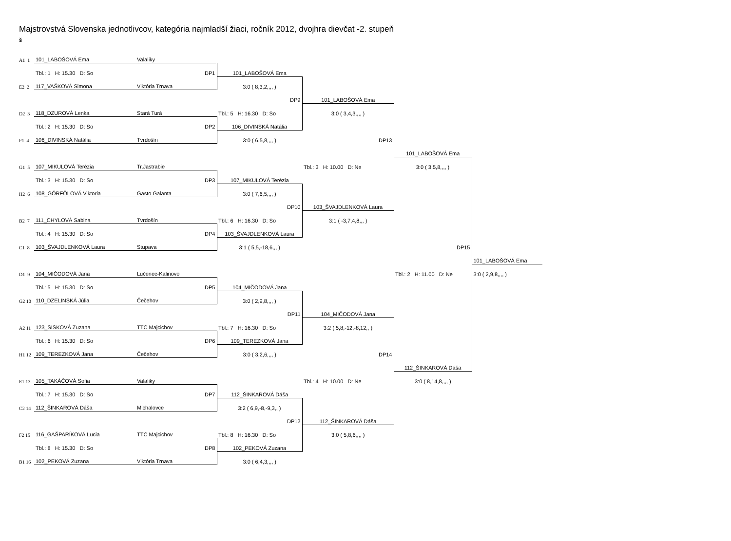Majstrovstvá Slovenska jednotlivcov, kategória najmladší žiaci, ročník 2012, dvojhra dievčat -2. stupeň
š
| A1 1 | 101_LABOŠOVÁ Ema | Valaliky | | | | |
| | Tbl.: 1 H: 15.30 D: So | DP1 | 101_LABOŠOVÁ Ema | | | |
| E2 2 | 117_VAŠKOVÁ Simona | Viktória Trnava | 3:0 ( 8,3,2,,,, ) | | | |
| | | | DP9 | 101_LABOŠOVÁ Ema | | |
| D2 3 | 118_DZUROVÁ Lenka | Stará Turá | Tbl.: 5 H: 16.30 D: So | 3:0 ( 3,4,3,,,, ) | | |
| | Tbl.: 2 H: 15.30 D: So | DP2 | 106_DIVINSKÁ Natália | | | |
| F1 4 | 106_DIVINSKÁ Natália | Tvrdošín | 3:0 ( 6,5,8,,,, ) | DP13 | | |
| | | | | | 101_LABOŠOVÁ Ema | |
| G1 5 | 107_MIKULOVÁ Terézia | Tr,Jastrabie | | Tbl.: 3 H: 10.00 D: Ne | 3:0 ( 3,5,8,,,, ) | |
| | Tbl.: 3 H: 15.30 D: So | DP3 | 107_MIKULOVÁ Terézia | | | |
| H2 6 | 108_GÖRFÖLOVÁ Viktoria | Gasto Galanta | 3:0 ( 7,6,5,,,, ) | | | |
| | | | DP10 | 103_ŠVAJDLENKOVÁ Laura | | |
| B2 7 | 111_CHYLOVÁ Sabina | Tvrdošín | Tbl.: 6 H: 16.30 D: So | 3:1 ( -3,7,4,8,,, ) | | |
| | Tbl.: 4 H: 15.30 D: So | DP4 | 103_ŠVAJDLENKOVÁ Laura | | | |
| C1 8 | 103_ŠVAJDLENKOVÁ Laura | Stupava | 3:1 ( 5,5,-18,6,,, ) | | DP15 | |
| | | | | | | 101_LABOŠOVÁ Ema |
| D1 9 | 104_MIČODOVÁ Jana | Lučenec-Kalinovo | | | Tbl.: 2 H: 11.00 D: Ne | 3:0 ( 2,9,8,,,, ) |
| | Tbl.: 5 H: 15.30 D: So | DP5 | 104_MIČODOVÁ Jana | | | |
| G2 10 | 110_DZELINSKÁ Júlia | Čečehov | 3:0 ( 2,9,8,,,, ) | | | |
| | | | DP11 | 104_MIČODOVÁ Jana | | |
| A2 11 | 123_SISKOVÁ Zuzana | TTC Majcichov | Tbl.: 7 H: 16.30 D: So | 3:2 ( 5,8,-12,-8,12,, ) | | |
| | Tbl.: 6 H: 15.30 D: So | DP6 | 109_TEREZKOVÁ Jana | | | |
| H1 12 | 109_TEREZKOVÁ Jana | Čečehov | 3:0 ( 3,2,6,,,, ) | DP14 | | |
| | | | | | 112_ŠINKAROVÁ Dáša | |
| E1 13 | 105_TAKÁČOVÁ Sofia | Valaliky | | Tbl.: 4 H: 10.00 D: Ne | 3:0 ( 8,14,8,,,, ) | |
| | Tbl.: 7 H: 15.30 D: So | DP7 | 112_ŠINKAROVÁ Dáša | | | |
| C2 14 | 112_ŠINKAROVÁ Dáša | Michalovce | 3:2 ( 6,9,-8,-9,3,, ) | | | |
| | | | DP12 | 112_ŠINKAROVÁ Dáša | | |
| F2 15 | 116_GAŠPARÍKOVÁ Lucia | TTC Majcichov | Tbl.: 8 H: 16.30 D: So | 3:0 ( 5,8,6,,,, ) | | |
| | Tbl.: 8 H: 15.30 D: So | DP8 | 102_PEKOVÁ Zuzana | | | |
| B1 16 | 102_PEKOVÁ Zuzana | Viktória Trnava | 3:0 ( 6,4,3,,,, ) | | | |